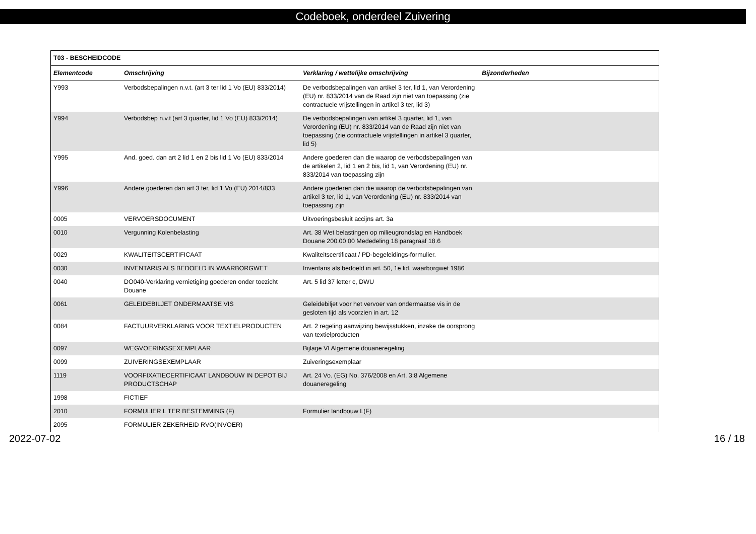Codeboek, onderdeel Zuivering
| T03 - BESCHEIDCODE | | | |
| --- | --- | --- | --- |
| Elementcode | Omschrijving | Verklaring / wettelijke omschrijving | Bijzonderheden |
| Y993 | Verbodsbepalingen n.v.t. (art 3 ter lid 1 Vo (EU) 833/2014) | De verbodsbepalingen van artikel 3 ter, lid 1, van Verordening (EU) nr. 833/2014 van de Raad zijn niet van toepassing (zie contractuele vrijstellingen in artikel 3 ter, lid 3) | |
| Y994 | Verbodsbep n.v.t (art 3 quarter, lid 1 Vo (EU) 833/2014) | De verbodsbepalingen van artikel 3 quarter, lid 1, van Verordening (EU) nr. 833/2014 van de Raad zijn niet van toepassing (zie contractuele vrijstellingen in artikel 3 quarter, lid 5) | |
| Y995 | And. goed. dan art 2 lid 1 en 2 bis lid 1 Vo (EU) 833/2014 | Andere goederen dan die waarop de verbodsbepalingen van de artikelen 2, lid 1 en 2 bis, lid 1, van Verordening (EU) nr. 833/2014 van toepassing zijn | |
| Y996 | Andere goederen dan art 3 ter, lid 1 Vo (EU) 2014/833 | Andere goederen dan die waarop de verbodsbepalingen van artikel 3 ter, lid 1, van Verordening (EU) nr. 833/2014 van toepassing zijn | |
| 0005 | VERVOERSDOCUMENT | Uitvoeringsbesluit accijns art. 3a | |
| 0010 | Vergunning Kolenbelasting | Art. 38 Wet belastingen op milieugrondslag en Handboek Douane 200.00 00 Mededeling 18 paragraaf 18.6 | |
| 0029 | KWALITEITSCERTIFICAAT | Kwaliteitscertificaat / PD-begeleidings-formulier. | |
| 0030 | INVENTARIS ALS BEDOELD IN WAARBORGWET | Inventaris als bedoeld in art. 50, 1e lid, waarborgwet 1986 | |
| 0040 | DO040-Verklaring vernietiging goederen onder toezicht Douane | Art. 5 lid 37 letter c, DWU | |
| 0061 | GELEIDEBILJET ONDERMAATSE VIS | Geleidebiljet voor het vervoer van ondermaatse vis in de gesloten tijd als voorzien in art. 12 | |
| 0084 | FACTUURVERKLARING VOOR TEXTIELPRODUCTEN | Art. 2 regeling aanwijzing bewijsstukken, inzake de oorsprong van textielproducten | |
| 0097 | WEGVOERINGSEXEMPLAAR | Bijlage VI Algemene douaneregeling | |
| 0099 | ZUIVERINGSEXEMPLAAR | Zuiveringsexemplaar | |
| 1119 | VOORFIXATIECERTIFICAAT LANDBOUW IN DEPOT BIJ PRODUCTSCHAP | Art. 24 Vo. (EG) No. 376/2008 en Art. 3:8 Algemene douaneregeling | |
| 1998 | FICTIEF | | |
| 2010 | FORMULIER L TER BESTEMMING (F) | Formulier landbouw L(F) | |
| 2095 | FORMULIER ZEKERHEID RVO(INVOER) | | |
2022-07-02 16 / 18